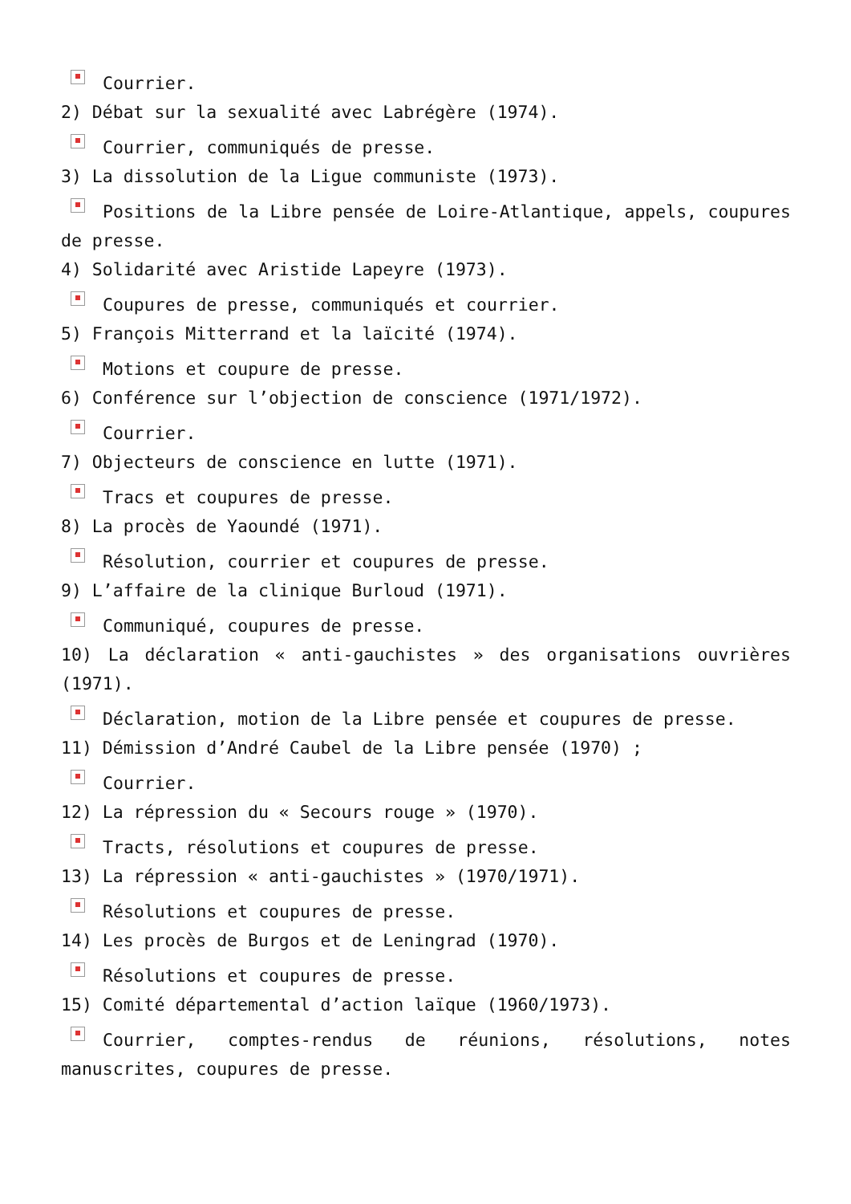Courrier.
2) Débat sur la sexualité avec Labrégère (1974).
Courrier, communiqués de presse.
3) La dissolution de la Ligue communiste (1973).
Positions de la Libre pensée de Loire-Atlantique, appels, coupures de presse.
4) Solidarité avec Aristide Lapeyre (1973).
Coupures de presse, communiqués et courrier.
5) François Mitterrand et la laïcité (1974).
Motions et coupure de presse.
6) Conférence sur l’objection de conscience (1971/1972).
Courrier.
7) Objecteurs de conscience en lutte (1971).
Tracs et coupures de presse.
8) La procès de Yaoundé (1971).
Résolution, courrier et coupures de presse.
9) L’affaire de la clinique Burloud (1971).
Communiqué, coupures de presse.
10) La déclaration « anti-gauchistes » des organisations ouvrières (1971).
Déclaration, motion de la Libre pensée et coupures de presse.
11) Démission d’André Caubel de la Libre pensée (1970) ;
Courrier.
12) La répression du « Secours rouge » (1970).
Tracts, résolutions et coupures de presse.
13) La répression « anti-gauchistes » (1970/1971).
Résolutions et coupures de presse.
14) Les procès de Burgos et de Leningrad (1970).
Résolutions et coupures de presse.
15) Comité départemental d’action laïque (1960/1973).
Courrier, comptes-rendus de réunions, résolutions, notes manuscrites, coupures de presse.